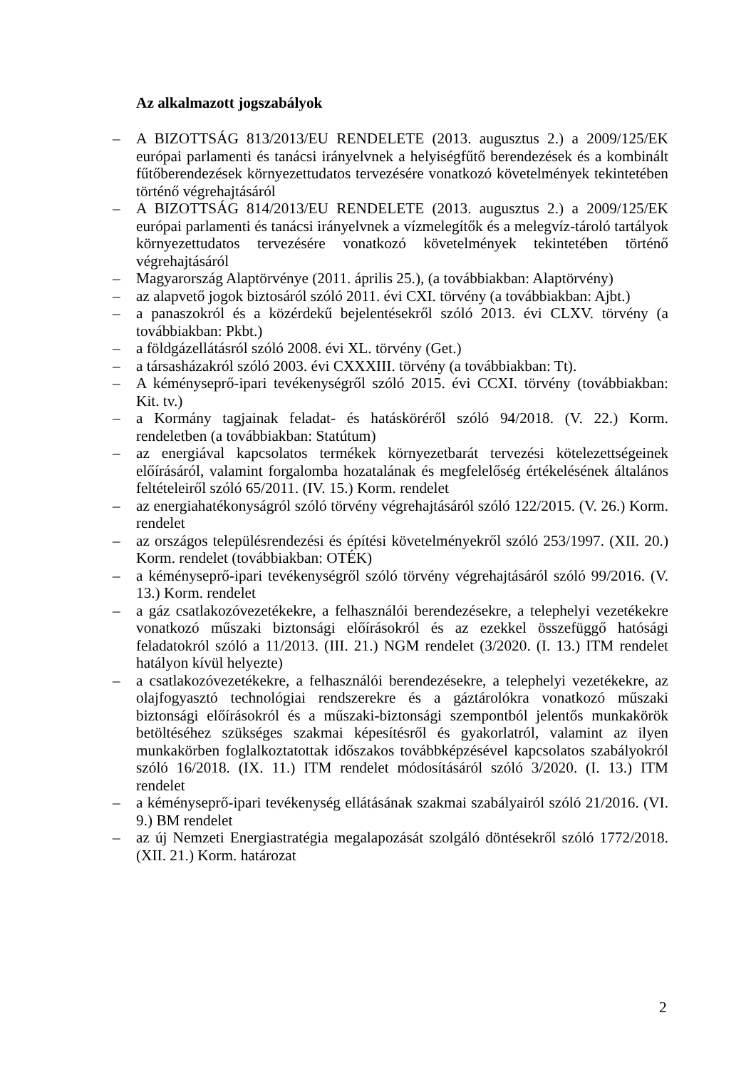Az alkalmazott jogszabályok
– A BIZOTTSÁG 813/2013/EU RENDELETE (2013. augusztus 2.) a 2009/125/EK európai parlamenti és tanácsi irányelvnek a helyiségfűtő berendezések és a kombinált fűtőberendezések környezettudatos tervezésére vonatkozó követelmények tekintetében történő végrehajtásáról
– A BIZOTTSÁG 814/2013/EU RENDELETE (2013. augusztus 2.) a 2009/125/EK európai parlamenti és tanácsi irányelvnek a vízmelegítők és a melegvíz-tároló tartályok környezettudatos tervezésére vonatkozó követelmények tekintetében történő végrehajtásáról
– Magyarország Alaptörvénye (2011. április 25.), (a továbbiakban: Alaptörvény)
– az alapvető jogok biztosáról szóló 2011. évi CXI. törvény (a továbbiakban: Ajbt.)
– a panaszokról és a közérdekű bejelentésekről szóló 2013. évi CLXV. törvény (a továbbiakban: Pkbt.)
– a földgázellátásról szóló 2008. évi XL. törvény (Get.)
– a társasházakról szóló 2003. évi CXXXIII. törvény (a továbbiakban: Tt).
– A kéményseprő-ipari tevékenységről szóló 2015. évi CCXI. törvény (továbbiakban: Kit. tv.)
– a Kormány tagjainak feladat- és hatásköréről szóló 94/2018. (V. 22.) Korm. rendeletben (a továbbiakban: Statútum)
– az energiával kapcsolatos termékek környezetbarát tervezési kötelezettségeinek előírásáról, valamint forgalomba hozatalának és megfelelőség értékelésének általános feltételeiről szóló 65/2011. (IV. 15.) Korm. rendelet
– az energiahatékonyságról szóló törvény végrehajtásáról szóló 122/2015. (V. 26.) Korm. rendelet
– az országos településrendezési és építési követelményekről szóló 253/1997. (XII. 20.) Korm. rendelet (továbbiakban: OTÉK)
– a kéményseprő-ipari tevékenységről szóló törvény végrehajtásáról szóló 99/2016. (V. 13.) Korm. rendelet
– a gáz csatlakozóvezetékekre, a felhasználói berendezésekre, a telephelyi vezetékekre vonatkozó műszaki biztonsági előírásokról és az ezekkel összefüggő hatósági feladatokról szóló a 11/2013. (III. 21.) NGM rendelet (3/2020. (I. 13.) ITM rendelet hatályon kívül helyezte)
– a csatlakozóvezetékekre, a felhasználói berendezésekre, a telephelyi vezetékekre, az olajfogyasztó technológiai rendszerekre és a gáztárolókra vonatkozó műszaki biztonsági előírásokról és a műszaki-biztonsági szempontból jelentős munkakörök betöltéséhez szükséges szakmai képesítésről és gyakorlatról, valamint az ilyen munkakörben foglalkoztatottak időszakos továbbképzésével kapcsolatos szabályokról szóló 16/2018. (IX. 11.) ITM rendelet módosításáról szóló 3/2020. (I. 13.) ITM rendelet
– a kéményseprő-ipari tevékenység ellátásának szakmai szabályairól szóló 21/2016. (VI. 9.) BM rendelet
– az új Nemzeti Energiastratégia megalapozását szolgáló döntésekről szóló 1772/2018. (XII. 21.) Korm. határozat
2